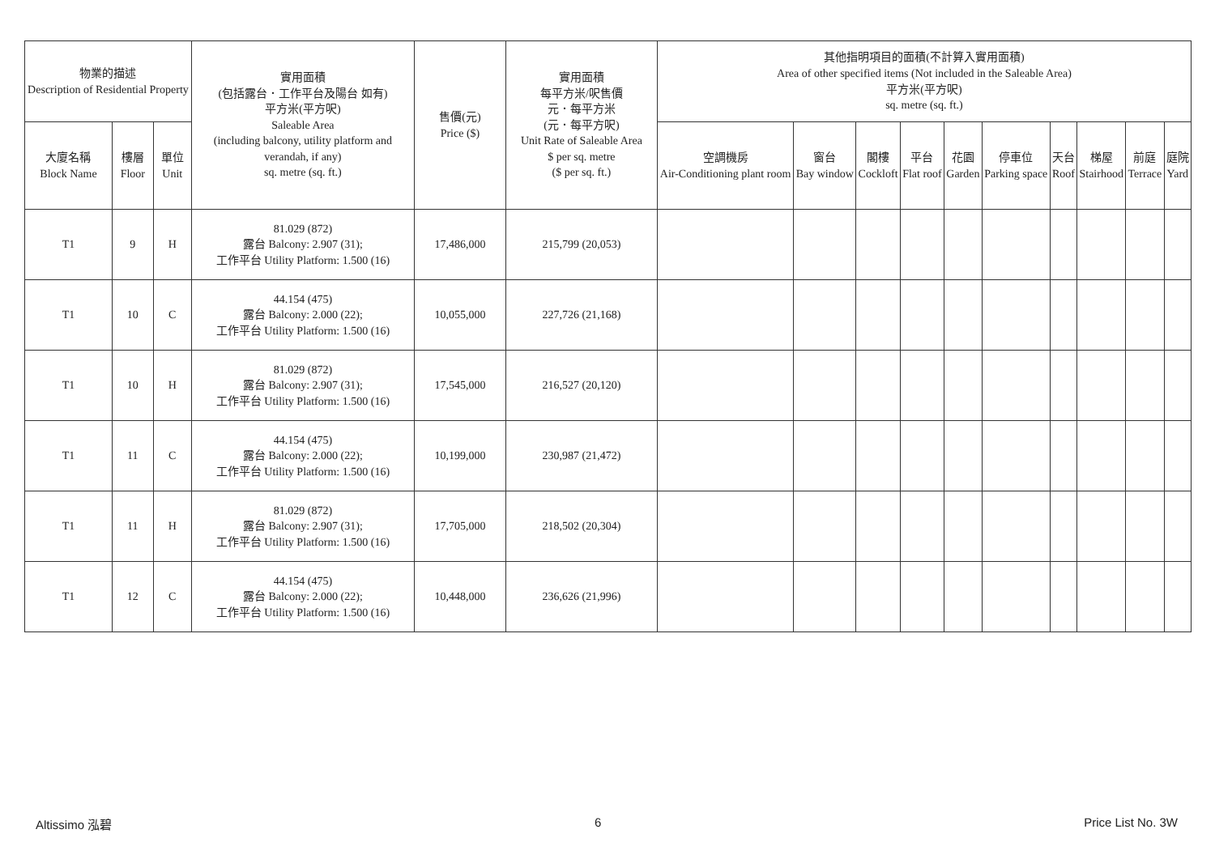| 物業的描述 Description of Residential Property | | | 實用面積 (包括露台．工作平台及陽台 如有) 平方米(平方呎) Saleable Area (including balcony, utility platform and verandah, if any) sq. metre (sq. ft.) | 售價(元) Price ($) | 實用面積 每平方米/呎售價 元．每平方米 (元．每平方呎) Unit Rate of Saleable Area $ per sq. metre ($ per sq. ft.) | 其他指明項目的面積(不計算入實用面積) Area of other specified items (Not included in the Saleable Area) 平方米(平方呎) sq. metre (sq. ft.) | | | | | | | | | |
| --- | --- | --- | --- | --- | --- | --- | --- | --- | --- | --- | --- | --- | --- | --- | --- |
| 大廈名稱 Block Name | 樓層 Floor | 單位 Unit | | | | 空調機房 Air-Conditioning plant room | 窗台 Bay window | 閣樓 Cockloft | 平台 Flat roof | 花園 Garden | 停車位 Parking space | 天台 Roof | 梯屋 Stairhood | 前庭 Terrace | 庭院 Yard |
| T1 | 9 | H | 81.029 (872) 露台 Balcony: 2.907 (31); 工作平台 Utility Platform: 1.500 (16) | 17,486,000 | 215,799 (20,053) | | | | | | | | | | |
| T1 | 10 | C | 44.154 (475) 露台 Balcony: 2.000 (22); 工作平台 Utility Platform: 1.500 (16) | 10,055,000 | 227,726 (21,168) | | | | | | | | | | |
| T1 | 10 | H | 81.029 (872) 露台 Balcony: 2.907 (31); 工作平台 Utility Platform: 1.500 (16) | 17,545,000 | 216,527 (20,120) | | | | | | | | | | |
| T1 | 11 | C | 44.154 (475) 露台 Balcony: 2.000 (22); 工作平台 Utility Platform: 1.500 (16) | 10,199,000 | 230,987 (21,472) | | | | | | | | | | |
| T1 | 11 | H | 81.029 (872) 露台 Balcony: 2.907 (31); 工作平台 Utility Platform: 1.500 (16) | 17,705,000 | 218,502 (20,304) | | | | | | | | | | |
| T1 | 12 | C | 44.154 (475) 露台 Balcony: 2.000 (22); 工作平台 Utility Platform: 1.500 (16) | 10,448,000 | 236,626 (21,996) | | | | | | | | | | |
Altissimo 泓碧 6 Price List No. 3W